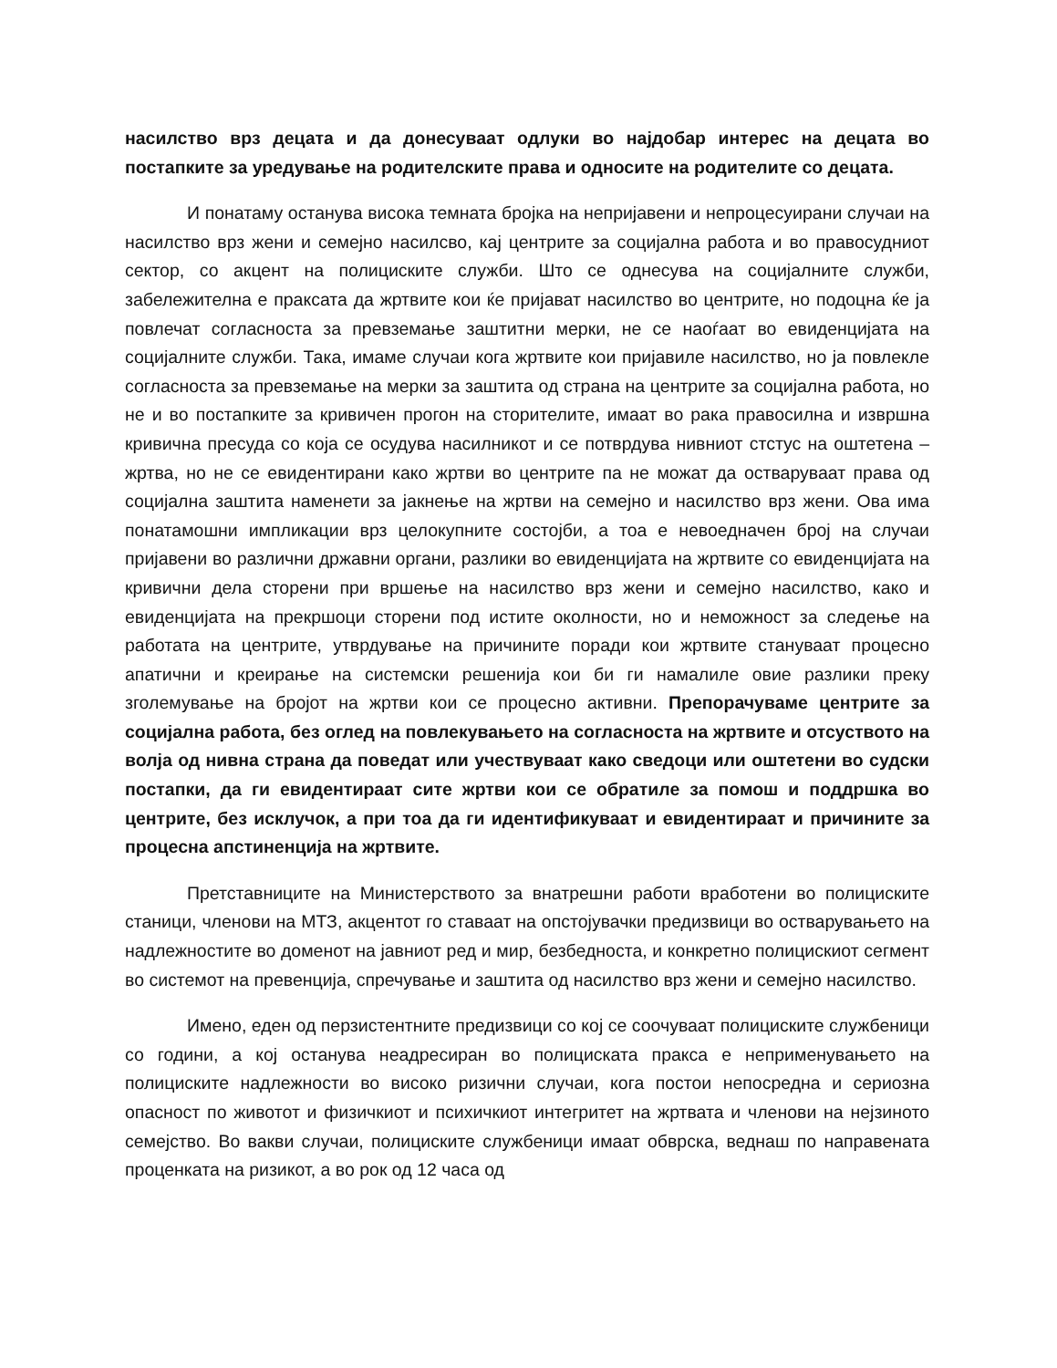насилство врз децата и да донесуваат одлуки во најдобар интерес на децата во постапките за уредување на родителските права и односите на родителите со децата.
И понатаму останува висока темната бројка на непријавени и непроцесуирани случаи на насилство врз жени и семејно насилсво, кај центрите за социјална работа и во правосудниот сектор, со акцент на полициските служби. Што се однесува на социјалните служби, забележителна е праксата да жртвите кои ќе пријават насилство во центрите, но подоцна ќе ја повлечат согласноста за превземање заштитни мерки, не се наоѓаат во евиденцијата на социјалните служби. Така, имаме случаи кога жртвите кои пријавиле насилство, но ја повлекле согласноста за превземање на мерки за заштита од страна на центрите за социјална работа, но не и во постапките за кривичен прогон на сторителите, имаат во рака правосилна и извршна кривична пресуда со која се осудува насилникот и се потврдува нивниот стстус на оштетена – жртва, но не се евидентирани како жртви во центрите па не можат да остваруваат права од социјална заштита наменети за јакнење на жртви на семејно и насилство врз жени. Ова има понатамошни импликации врз целокупните состојби, а тоа е невоедначен број на случаи пријавени во различни државни органи, разлики во евиденцијата на жртвите со евиденцијата на кривични дела сторени при вршење на насилство врз жени и семејно насилство, како и евиденцијата на прекршоци сторени под истите околности, но и неможност за следење на работата на центрите, утврдување на причините поради кои жртвите стануваат процесно апатични и креирање на системски решенија кои би ги намалиле овие разлики преку зголемување на бројот на жртви кои се процесно активни. Препорачуваме центрите за социјална работа, без оглед на повлекувањето на согласноста на жртвите и отсуството на волја од нивна страна да поведат или учествуваат како сведоци или оштетени во судски постапки, да ги евидентираат сите жртви кои се обратиле за помош и поддршка во центрите, без исклучок, а при тоа да ги идентификуваат и евидентираат и причините за процесна апстиненција на жртвите.
Претставниците на Министерството за внатрешни работи вработени во полициските станици, членови на МТЗ, акцентот го ставаат на опстојувачки предизвици во остварувањето на надлежностите во доменот на јавниот ред и мир, безбедноста, и конкретно полицискиот сегмент во системот на превенција, спречување и заштита од насилство врз жени и семејно насилство.
Имено, еден од перзистентните предизвици со кој се соочуваат полициските службеници со години, а кој останува неадресиран во полициската пракса е неприменувањето на полициските надлежности во високо ризични случаи, кога постои непосредна и сериозна опасност по животот и физичкиот и психичкиот интегритет на жртвата и членови на нејзиното семејство. Во вакви случаи, полициските службеници имаат обврска, веднаш по направената проценката на ризикот, а во рок од 12 часа од